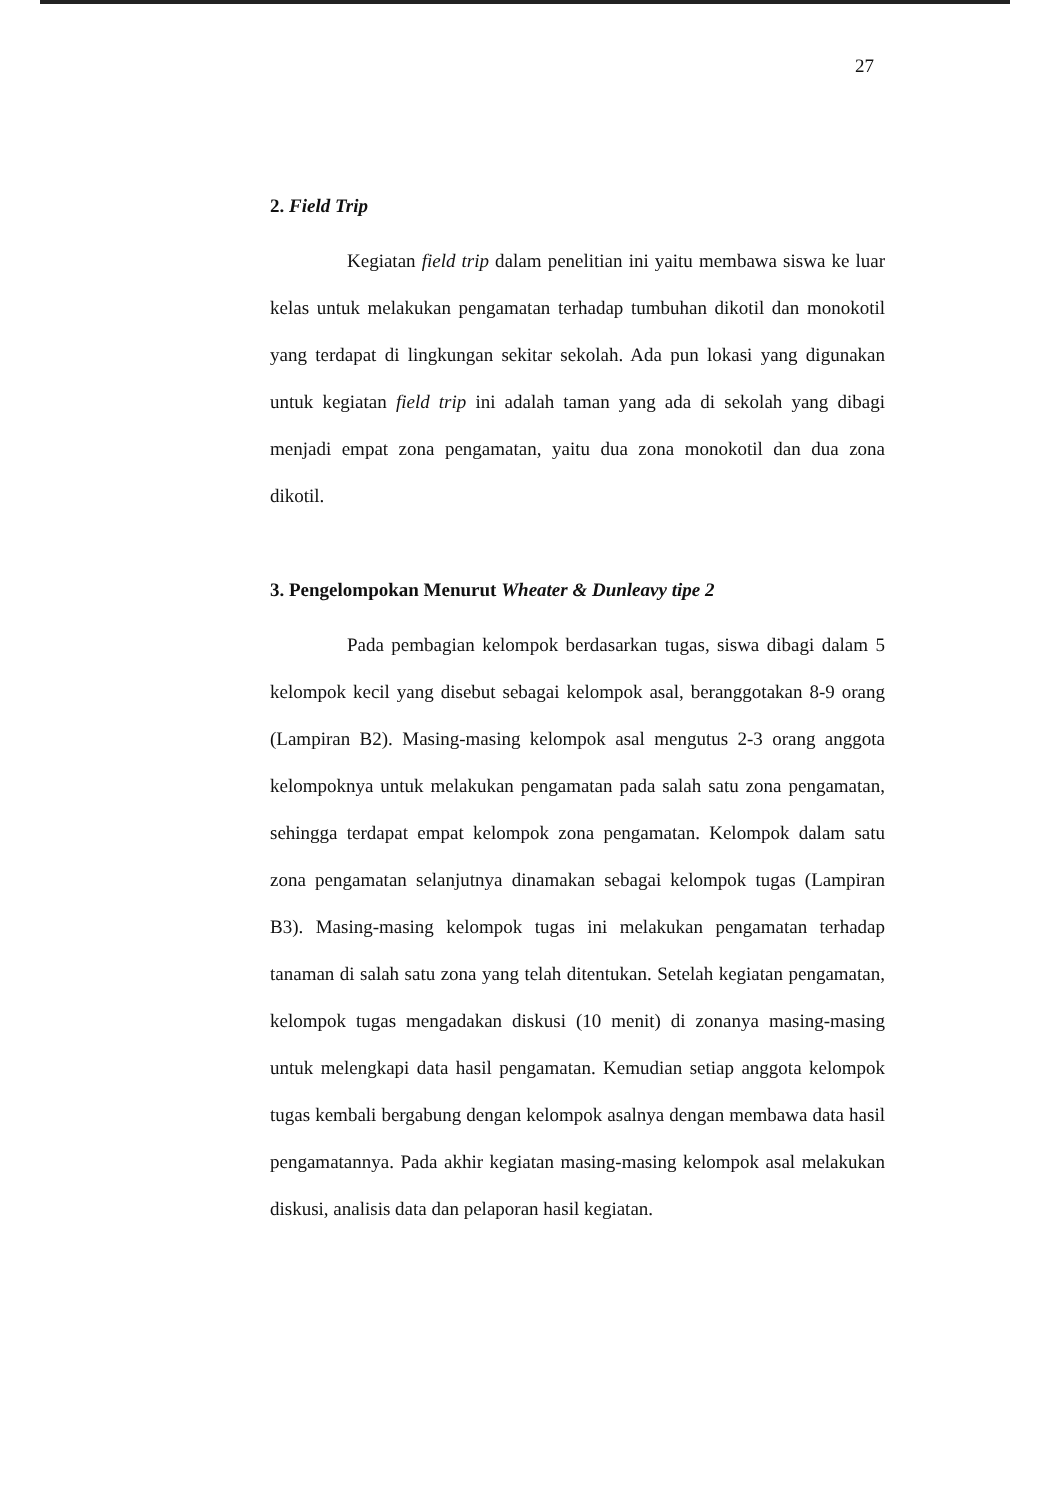27
2. Field Trip
Kegiatan field trip dalam penelitian ini yaitu membawa siswa ke luar kelas untuk melakukan pengamatan terhadap tumbuhan dikotil dan monokotil yang terdapat di lingkungan sekitar sekolah. Ada pun lokasi yang digunakan untuk kegiatan field trip ini adalah taman yang ada di sekolah yang dibagi menjadi empat zona pengamatan, yaitu dua zona monokotil dan dua zona dikotil.
3. Pengelompokan Menurut Wheater & Dunleavy tipe 2
Pada pembagian kelompok berdasarkan tugas, siswa dibagi dalam 5 kelompok kecil yang disebut sebagai kelompok asal, beranggotakan 8-9 orang (Lampiran B2). Masing-masing kelompok asal mengutus 2-3 orang anggota kelompoknya untuk melakukan pengamatan pada salah satu zona pengamatan, sehingga terdapat empat kelompok zona pengamatan. Kelompok dalam satu zona pengamatan selanjutnya dinamakan sebagai kelompok tugas (Lampiran B3). Masing-masing kelompok tugas ini melakukan pengamatan terhadap tanaman di salah satu zona yang telah ditentukan. Setelah kegiatan pengamatan, kelompok tugas mengadakan diskusi (10 menit) di zonanya masing-masing untuk melengkapi data hasil pengamatan. Kemudian setiap anggota kelompok tugas kembali bergabung dengan kelompok asalnya dengan membawa data hasil pengamatannya. Pada akhir kegiatan masing-masing kelompok asal melakukan diskusi, analisis data dan pelaporan hasil kegiatan.